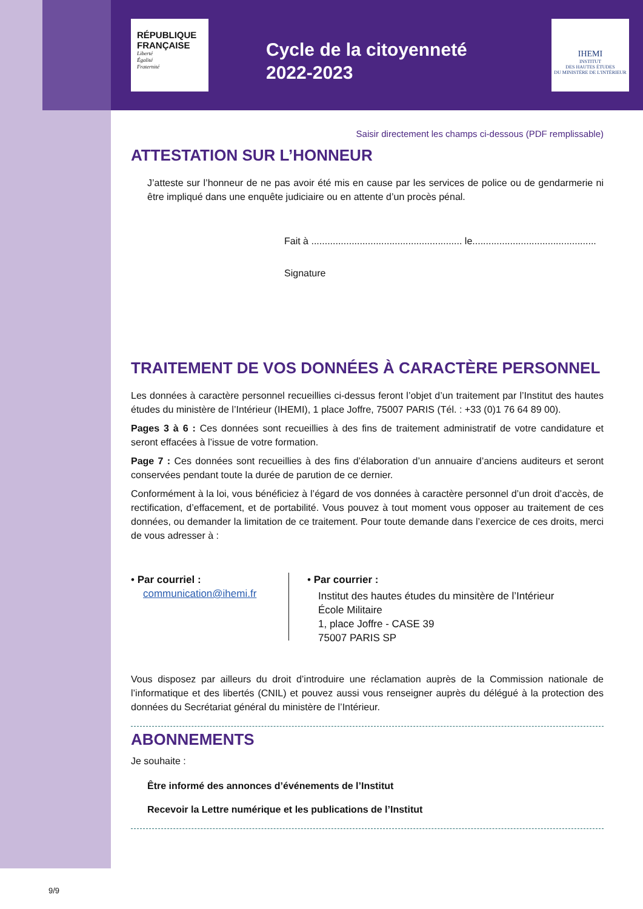RÉPUBLIQUE
FRANÇAISE
Liberté
Égalité
Fraternité
Cycle de la citoyenneté
2022-2023
IHEMI
INSTITUT
DES HAUTES ÉTUDES
DU MINISTÈRE DE L'INTÉRIEUR
Saisir directement les champs ci-dessous (PDF remplissable)
ATTESTATION SUR L’HONNEUR
J’atteste sur l’honneur de ne pas avoir été mis en cause par les services de police ou de gendarmerie ni être impliqué dans une enquête judiciaire ou en attente d’un procès pénal.
Fait à ........................................................ le..............................................
Signature
TRAITEMENT DE VOS DONNÉES À CARACTÈRE PERSONNEL
Les données à caractère personnel recueillies ci-dessus feront l’objet d’un traitement par l’Institut des hautes études du ministère de l’Intérieur (IHEMI), 1 place Joffre, 75007 PARIS (Tél. : +33 (0)1 76 64 89 00).
Pages 3 à 6 : Ces données sont recueillies à des fins de traitement administratif de votre candidature et seront effacées à l’issue de votre formation.
Page 7 : Ces données sont recueillies à des fins d’élaboration d’un annuaire d’anciens auditeurs et seront conservées pendant toute la durée de parution de ce dernier.
Conformément à la loi, vous bénéficiez à l’égard de vos données à caractère personnel d’un droit d’accès, de rectification, d’effacement, et de portabilité. Vous pouvez à tout moment vous opposer au traitement de ces données, ou demander la limitation de ce traitement. Pour toute demande dans l’exercice de ces droits, merci de vous adresser à :
• Par courriel :
communication@ihemi.fr
• Par courrier :
Institut des hautes études du minsitère de l’Intérieur
École Militaire
1, place Joffre - CASE 39
75007 PARIS SP
Vous disposez par ailleurs du droit d’introduire une réclamation auprès de la Commission nationale de l’informatique et des libertés (CNIL) et pouvez aussi vous renseigner auprès du délégué à la protection des données du Secrétariat général du ministère de l’Intérieur.
ABONNEMENTS
Je souhaite :
Être informé des annonces d’événements de l’Institut
Recevoir la Lettre numérique et les publications de l’Institut
9/9